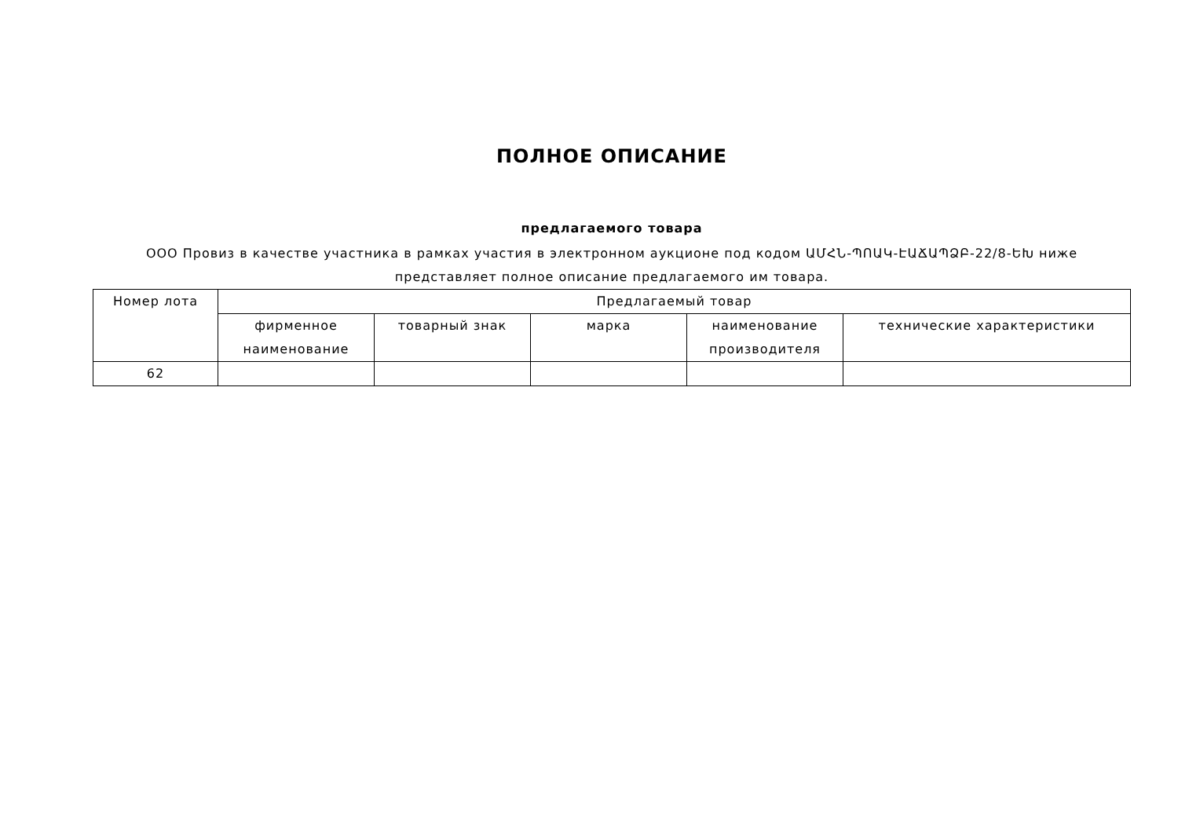ПОЛНОЕ ОПИСАНИЕ
предлагаемого товара
ООО Провиз в качестве участника в рамках участия в электронном аукционе под кодом ԱՄՀՆ-ՊՈԱԿ-ԷԱՃԱՊՁԲ-22/8-ԵԽ ниже представляет полное описание предлагаемого им товара.
| Номер лота | Предлагаемый товар | | | | |
| --- | --- | --- | --- | --- | --- |
| | фирменное наименование | товарный знак | марка | наименование производителя | технические характеристики |
| 62 | | | | | |